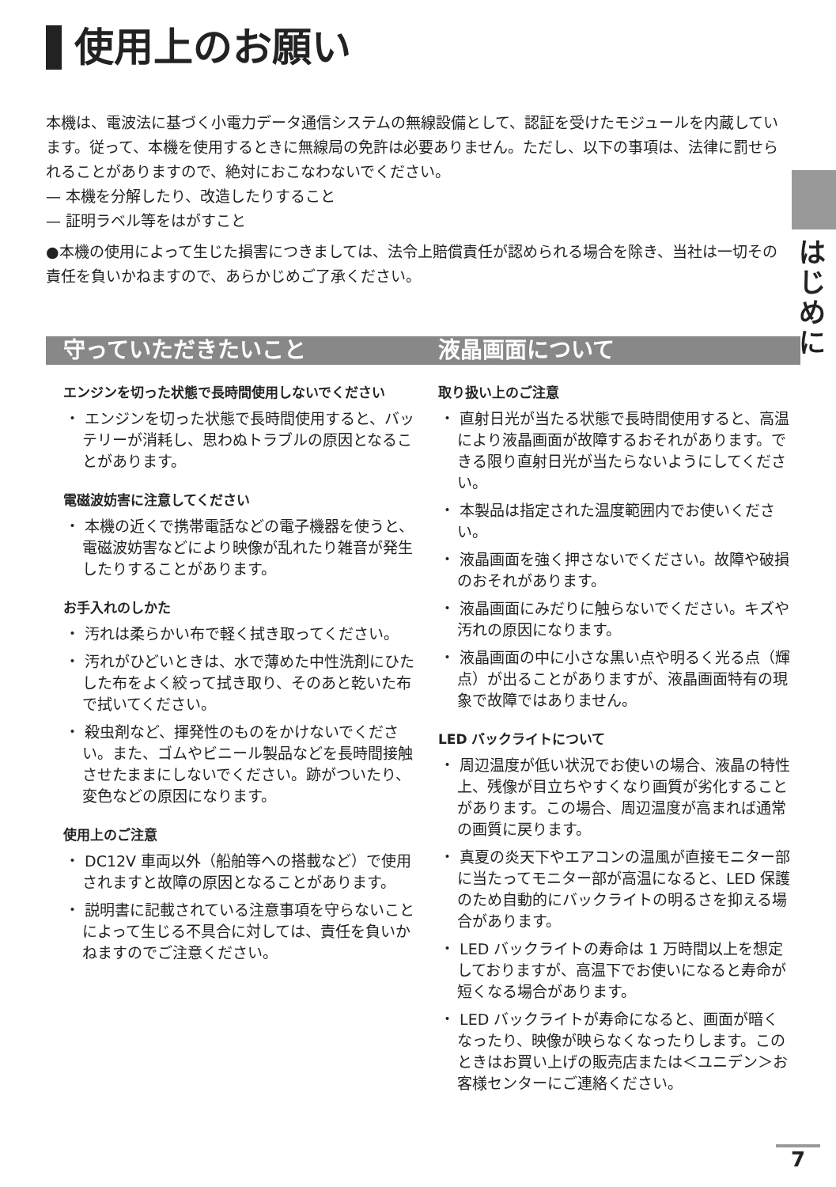使用上のお願い
本機は、電波法に基づく小電力データ通信システムの無線設備として、認証を受けたモジュールを内蔵しています。従って、本機を使用するときに無線局の免許は必要ありません。ただし、以下の事項は、法律に罰せられることがありますので、絶対におこなわないでください。
— 本機を分解したり、改造したりすること
— 証明ラベル等をはがすこと
●本機の使用によって生じた損害につきましては、法令上賠償責任が認められる場合を除き、当社は一切その責任を負いかねますので、あらかじめご了承ください。
は
じ
め
に
守っていただきたいこと
エンジンを切った状態で長時間使用しないでください
・ エンジンを切った状態で長時間使用すると、バッテリーが消耗し、思わぬトラブルの原因となることがあります。
電磁波妨害に注意してください
・ 本機の近くで携帯電話などの電子機器を使うと、電磁波妨害などにより映像が乱れたり雑音が発生したりすることがあります。
お手入れのしかた
・ 汚れは柔らかい布で軽く拭き取ってください。
・ 汚れがひどいときは、水で薄めた中性洗剤にひたした布をよく絞って拭き取り、そのあと乾いた布で拭いてください。
・ 殺虫剤など、揮発性のものをかけないでください。また、ゴムやビニール製品などを長時間接触させたままにしないでください。跡がついたり、変色などの原因になります。
使用上のご注意
・ DC12V 車両以外（船舶等への搭載など）で使用されますと故障の原因となることがあります。
・ 説明書に記載されている注意事項を守らないことによって生じる不具合に対しては、責任を負いかねますのでご注意ください。
液晶画面について
取り扱い上のご注意
・ 直射日光が当たる状態で長時間使用すると、高温により液晶画面が故障するおそれがあります。できる限り直射日光が当たらないようにしてください。
・ 本製品は指定された温度範囲内でお使いください。
・ 液晶画面を強く押さないでください。故障や破損のおそれがあります。
・ 液晶画面にみだりに触らないでください。キズや汚れの原因になります。
・ 液晶画面の中に小さな黒い点や明るく光る点（輝点）が出ることがありますが、液晶画面特有の現象で故障ではありません。
LED バックライトについて
・ 周辺温度が低い状況でお使いの場合、液晶の特性上、残像が目立ちやすくなり画質が劣化することがあります。この場合、周辺温度が高まれば通常の画質に戻ります。
・ 真夏の炎天下やエアコンの温風が直接モニター部に当たってモニター部が高温になると、LED 保護のため自動的にバックライトの明るさを抑える場合があります。
・ LED バックライトの寿命は 1 万時間以上を想定しておりますが、高温下でお使いになると寿命が短くなる場合があります。
・ LED バックライトが寿命になると、画面が暗くなったり、映像が映らなくなったりします。このときはお買い上げの販売店または＜ユニデン＞お客様センターにご連絡ください。
7